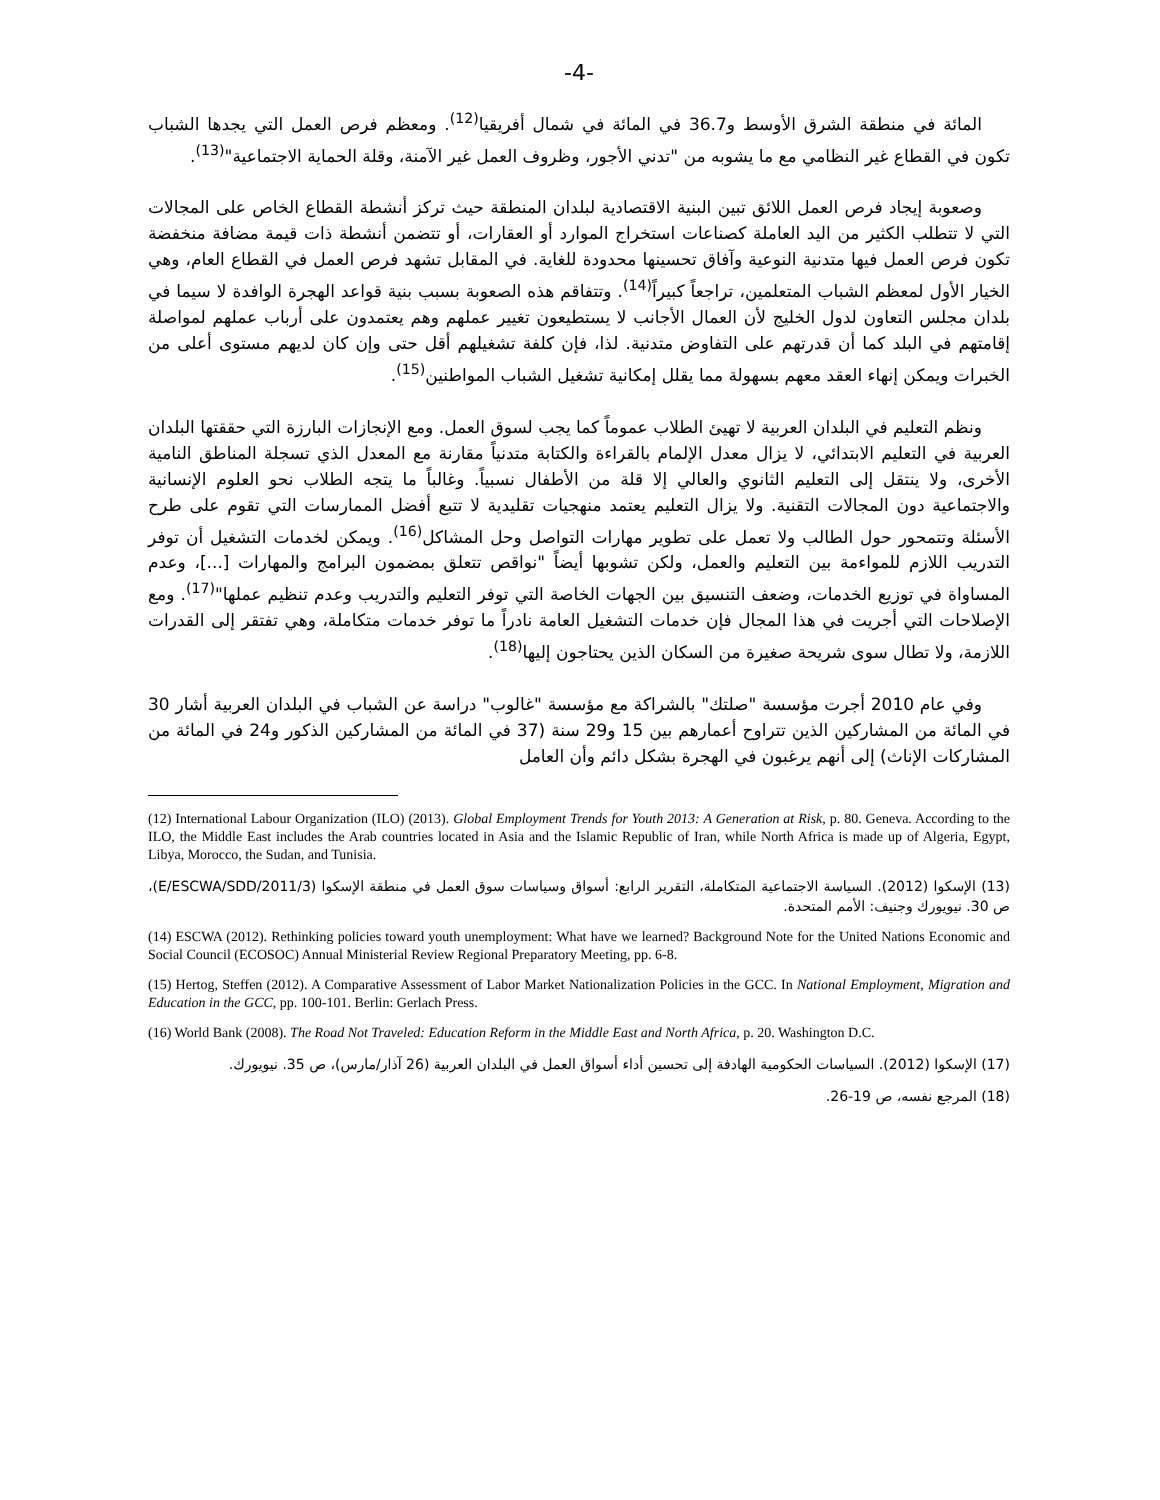-4-
المائة في منطقة الشرق الأوسط و36.7 في المائة في شمال أفريقيا<sup>(12)</sup>. ومعظم فرص العمل التي يجدها الشباب تكون في القطاع غير النظامي مع ما يشوبه من "تدني الأجور، وظروف العمل غير الآمنة، وقلة الحماية الاجتماعية"<sup>(13)</sup>.
وصعوبة إيجاد فرص العمل اللائق تبين البنية الاقتصادية لبلدان المنطقة حيث تركز أنشطة القطاع الخاص على المجالات التي لا تتطلب الكثير من اليد العاملة كصناعات استخراج الموارد أو العقارات، أو تتضمن أنشطة ذات قيمة مضافة منخفضة تكون فرص العمل فيها متدنية النوعية وآفاق تحسينها محدودة للغاية. في المقابل تشهد فرص العمل في القطاع العام، وهي الخيار الأول لمعظم الشباب المتعلمين، تراجعاً كبيراً<sup>(14)</sup>. وتتفاقم هذه الصعوبة بسبب بنية قواعد الهجرة الوافدة لا سيما في بلدان مجلس التعاون لدول الخليج لأن العمال الأجانب لا يستطيعون تغيير عملهم وهم يعتمدون على أرباب عملهم لمواصلة إقامتهم في البلد كما أن قدرتهم على التفاوض متدنية. لذا، فإن كلفة تشغيلهم أقل حتى وإن كان لديهم مستوى أعلى من الخبرات ويمكن إنهاء العقد معهم بسهولة مما يقلل إمكانية تشغيل الشباب المواطنين<sup>(15)</sup>.
ونظم التعليم في البلدان العربية لا تهيئ الطلاب عموماً كما يجب لسوق العمل. ومع الإنجازات البارزة التي حققتها البلدان العربية في التعليم الابتدائي، لا يزال معدل الإلمام بالقراءة والكتابة متدنياً مقارنة مع المعدل الذي تسجلة المناطق النامية الأخرى، ولا ينتقل إلى التعليم الثانوي والعالي إلا قلة من الأطفال نسبياً. وغالباً ما يتجه الطلاب نحو العلوم الإنسانية والاجتماعية دون المجالات التقنية. ولا يزال التعليم يعتمد منهجيات تقليدية لا تتبع أفضل الممارسات التي تقوم على طرح الأسئلة وتتمحور حول الطالب ولا تعمل على تطوير مهارات التواصل وحل المشاكل<sup>(16)</sup>. ويمكن لخدمات التشغيل أن توفر التدريب اللازم للمواءمة بين التعليم والعمل، ولكن تشوبها أيضاً "نواقص تتعلق بمضمون البرامج والمهارات [...]، وعدم المساواة في توزيع الخدمات، وضعف التنسيق بين الجهات الخاصة التي توفر التعليم والتدريب وعدم تنظيم عملها"<sup>(17)</sup>. ومع الإصلاحات التي أجريت في هذا المجال فإن خدمات التشغيل العامة نادراً ما توفر خدمات متكاملة، وهي تفتقر إلى القدرات اللازمة، ولا تطال سوى شريحة صغيرة من السكان الذين يحتاجون إليها<sup>(18)</sup>.
وفي عام 2010 أجرت مؤسسة "صلتك" بالشراكة مع مؤسسة "غالوب" دراسة عن الشباب في البلدان العربية أشار 30 في المائة من المشاركين الذين تتراوح أعمارهم بين 15 و29 سنة (37 في المائة من المشاركين الذكور و24 في المائة من المشاركات الإناث) إلى أنهم يرغبون في الهجرة بشكل دائم وأن العامل
(12) International Labour Organization (ILO) (2013). Global Employment Trends for Youth 2013: A Generation at Risk, p. 80. Geneva. According to the ILO, the Middle East includes the Arab countries located in Asia and the Islamic Republic of Iran, while North Africa is made up of Algeria, Egypt, Libya, Morocco, the Sudan, and Tunisia.
(13) الإسكوا (2012). السياسة الاجتماعية المتكاملة، التقرير الرابع: أسواق وسياسات سوق العمل في منطقة الإسكوا (E/ESCWA/SDD/2011/3)، ص 30. نيويورك وجنيف: الأمم المتحدة.
(14) ESCWA (2012). Rethinking policies toward youth unemployment: What have we learned? Background Note for the United Nations Economic and Social Council (ECOSOC) Annual Ministerial Review Regional Preparatory Meeting, pp. 6-8.
(15) Hertog, Steffen (2012). A Comparative Assessment of Labor Market Nationalization Policies in the GCC. In National Employment, Migration and Education in the GCC, pp. 100-101. Berlin: Gerlach Press.
(16) World Bank (2008). The Road Not Traveled: Education Reform in the Middle East and North Africa, p. 20. Washington D.C.
(17) الإسكوا (2012). السياسات الحكومية الهادفة إلى تحسين أداء أسواق العمل في البلدان العربية (26 آذار/مارس)، ص 35. نيويورك.
(18) المرجع نفسه، ص 19-26.